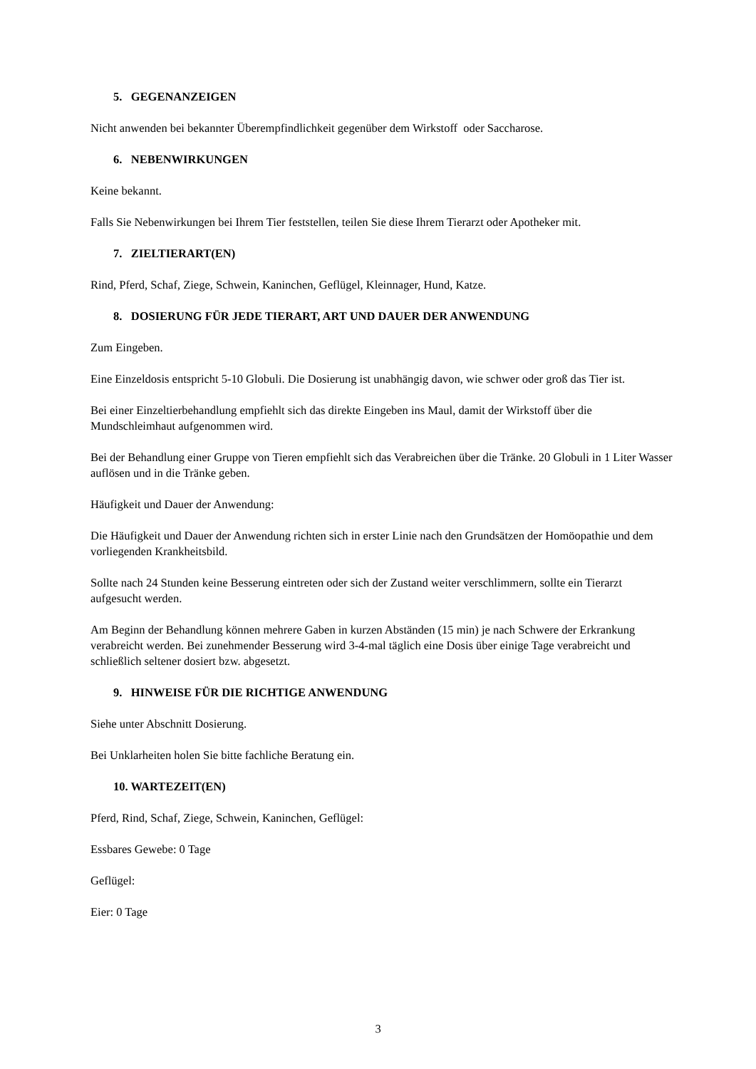5. GEGENANZEIGEN
Nicht anwenden bei bekannter Überempfindlichkeit gegenüber dem Wirkstoff oder Saccharose.
6. NEBENWIRKUNGEN
Keine bekannt.
Falls Sie Nebenwirkungen bei Ihrem Tier feststellen, teilen Sie diese Ihrem Tierarzt oder Apotheker mit.
7. ZIELTIERART(EN)
Rind, Pferd, Schaf, Ziege, Schwein, Kaninchen, Geflügel, Kleinnager, Hund, Katze.
8. DOSIERUNG FÜR JEDE TIERART, ART UND DAUER DER ANWENDUNG
Zum Eingeben.
Eine Einzeldosis entspricht 5-10 Globuli. Die Dosierung ist unabhängig davon, wie schwer oder groß das Tier ist.
Bei einer Einzeltierbehandlung empfiehlt sich das direkte Eingeben ins Maul, damit der Wirkstoff über die Mundschleimhaut aufgenommen wird.
Bei der Behandlung einer Gruppe von Tieren empfiehlt sich das Verabreichen über die Tränke. 20 Globuli in 1 Liter Wasser auflösen und in die Tränke geben.
Häufigkeit und Dauer der Anwendung:
Die Häufigkeit und Dauer der Anwendung richten sich in erster Linie nach den Grundsätzen der Homöopathie und dem vorliegenden Krankheitsbild.
Sollte nach 24 Stunden keine Besserung eintreten oder sich der Zustand weiter verschlimmern, sollte ein Tierarzt aufgesucht werden.
Am Beginn der Behandlung können mehrere Gaben in kurzen Abständen (15 min) je nach Schwere der Erkrankung verabreicht werden. Bei zunehmender Besserung wird 3-4-mal täglich eine Dosis über einige Tage verabreicht und schließlich seltener dosiert bzw. abgesetzt.
9. HINWEISE FÜR DIE RICHTIGE ANWENDUNG
Siehe unter Abschnitt Dosierung.
Bei Unklarheiten holen Sie bitte fachliche Beratung ein.
10. WARTEZEIT(EN)
Pferd, Rind, Schaf, Ziege, Schwein, Kaninchen, Geflügel:
Essbares Gewebe: 0 Tage
Geflügel:
Eier: 0 Tage
3